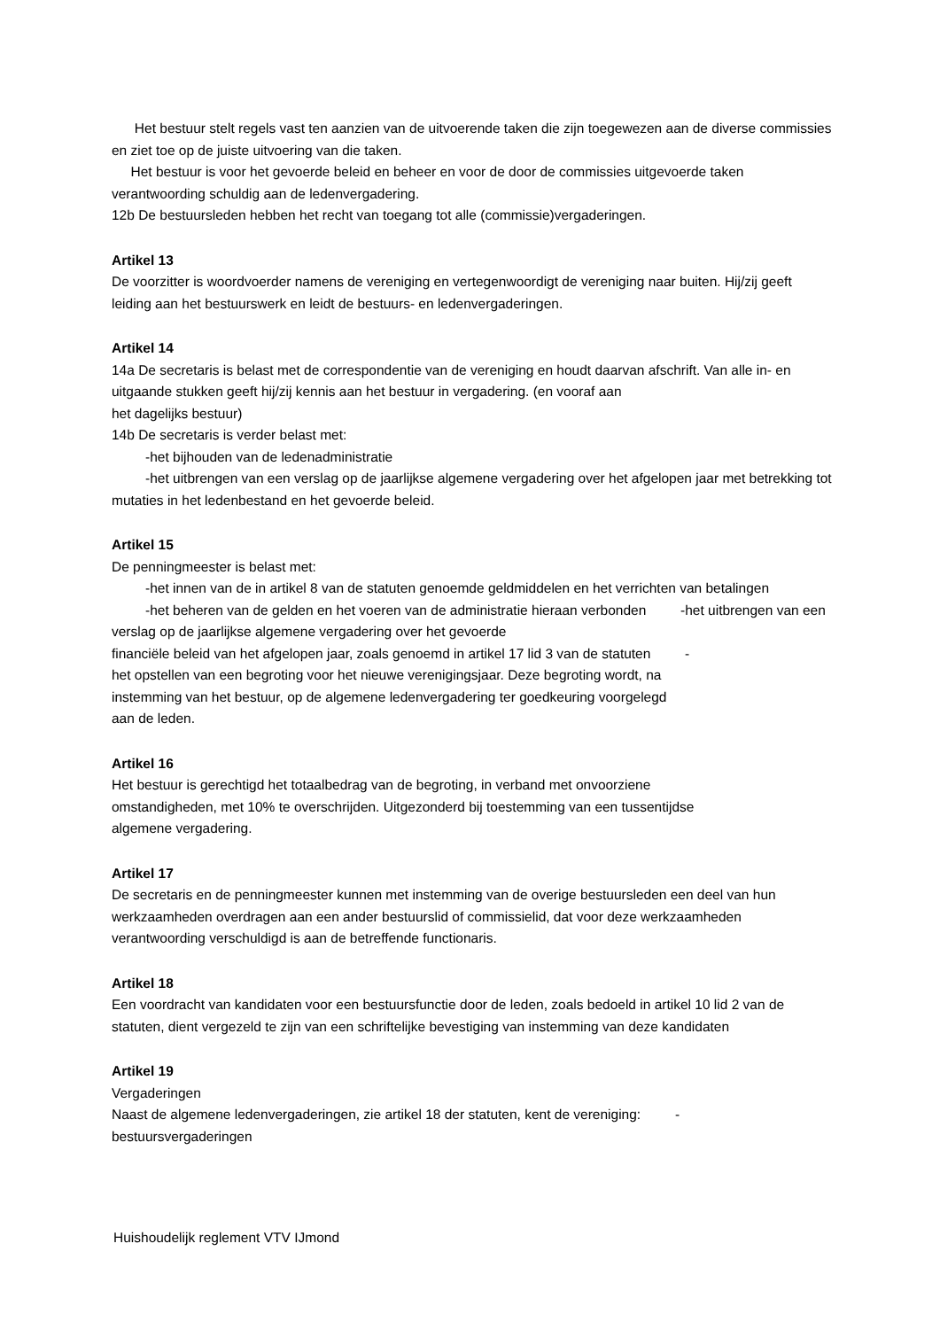Het bestuur stelt regels vast ten aanzien van de uitvoerende taken die zijn toegewezen aan de diverse commissies en ziet toe op de juiste uitvoering van die taken.
Het bestuur is voor het gevoerde beleid en beheer en voor de door de commissies uitgevoerde taken verantwoording schuldig aan de ledenvergadering.
12b De bestuursleden hebben het recht van toegang tot alle (commissie)vergaderingen.
Artikel 13
De voorzitter is woordvoerder namens de vereniging en vertegenwoordigt de vereniging naar buiten. Hij/zij geeft leiding aan het bestuurswerk en leidt de bestuurs- en ledenvergaderingen.
Artikel 14
14a De secretaris is belast met de correspondentie van de vereniging en houdt daarvan afschrift. Van alle in- en uitgaande stukken geeft hij/zij kennis aan het bestuur in vergadering. (en vooraf aan
het dagelijks bestuur)
14b De secretaris is verder belast met:
-het bijhouden van de ledenadministratie
-het uitbrengen van een verslag op de jaarlijkse algemene vergadering over het afgelopen jaar met betrekking tot mutaties in het ledenbestand en het gevoerde beleid.
Artikel 15
De penningmeester is belast met:
-het innen van de in artikel 8 van de statuten genoemde geldmiddelen en het verrichten van betalingen
-het beheren van de gelden en het voeren van de administratie hieraan verbonden -het uitbrengen van een verslag op de jaarlijkse algemene vergadering over het gevoerde
financiële beleid van het afgelopen jaar, zoals genoemd in artikel 17 lid 3 van de statuten -
het opstellen van een begroting voor het nieuwe verenigingsjaar. Deze begroting wordt, na
instemming van het bestuur, op de algemene ledenvergadering ter goedkeuring voorgelegd
aan de leden.
Artikel 16
Het bestuur is gerechtigd het totaalbedrag van de begroting, in verband met onvoorziene
omstandigheden, met 10% te overschrijden. Uitgezonderd bij toestemming van een tussentijdse
algemene vergadering.
Artikel 17
De secretaris en de penningmeester kunnen met instemming van de overige bestuursleden een deel van hun werkzaamheden overdragen aan een ander bestuurslid of commissielid, dat voor deze werkzaamheden verantwoording verschuldigd is aan de betreffende functionaris.
Artikel 18
Een voordracht van kandidaten voor een bestuursfunctie door de leden, zoals bedoeld in artikel 10 lid 2 van de statuten, dient vergezeld te zijn van een schriftelijke bevestiging van instemming van deze kandidaten
Artikel 19
Vergaderingen
Naast de algemene ledenvergaderingen, zie artikel 18 der statuten, kent de vereniging: -
bestuursvergaderingen
Huishoudelijk reglement VTV IJmond